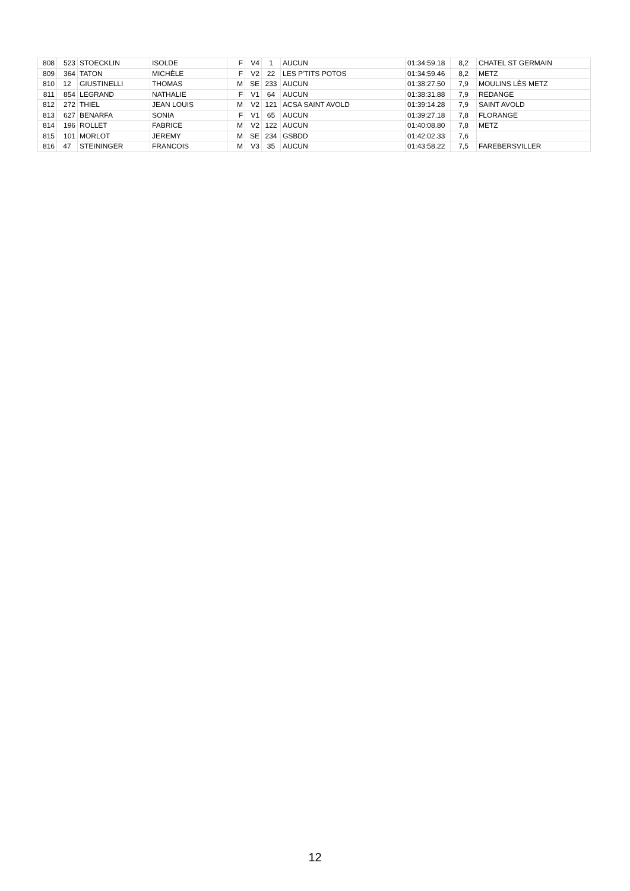| 808 | 523 | STOECKLIN | ISOLDE | F | V4 | 1 | AUCUN | 01:34:59.18 | 8,2 | CHATEL ST GERMAIN |
| 809 | 364 | TATON | MICHÈLE | F | V2 | 22 | LES P'TITS POTOS | 01:34:59.46 | 8,2 | METZ |
| 810 | 12 | GIUSTINELLI | THOMAS | M | SE | 233 | AUCUN | 01:38:27.50 | 7,9 | MOULINS LÈS METZ |
| 811 | 854 | LEGRAND | NATHALIE | F | V1 | 64 | AUCUN | 01:38:31.88 | 7,9 | REDANGE |
| 812 | 272 | THIEL | JEAN LOUIS | M | V2 | 121 | ACSA SAINT AVOLD | 01:39:14.28 | 7,9 | SAINT AVOLD |
| 813 | 627 | BENARFA | SONIA | F | V1 | 65 | AUCUN | 01:39:27.18 | 7,8 | FLORANGE |
| 814 | 196 | ROLLET | FABRICE | M | V2 | 122 | AUCUN | 01:40:08.80 | 7,8 | METZ |
| 815 | 101 | MORLOT | JEREMY | M | SE | 234 | GSBDD | 01:42:02.33 | 7,6 | |
| 816 | 47 | STEININGER | FRANCOIS | M | V3 | 35 | AUCUN | 01:43:58.22 | 7,5 | FAREBERSVILLER |
12